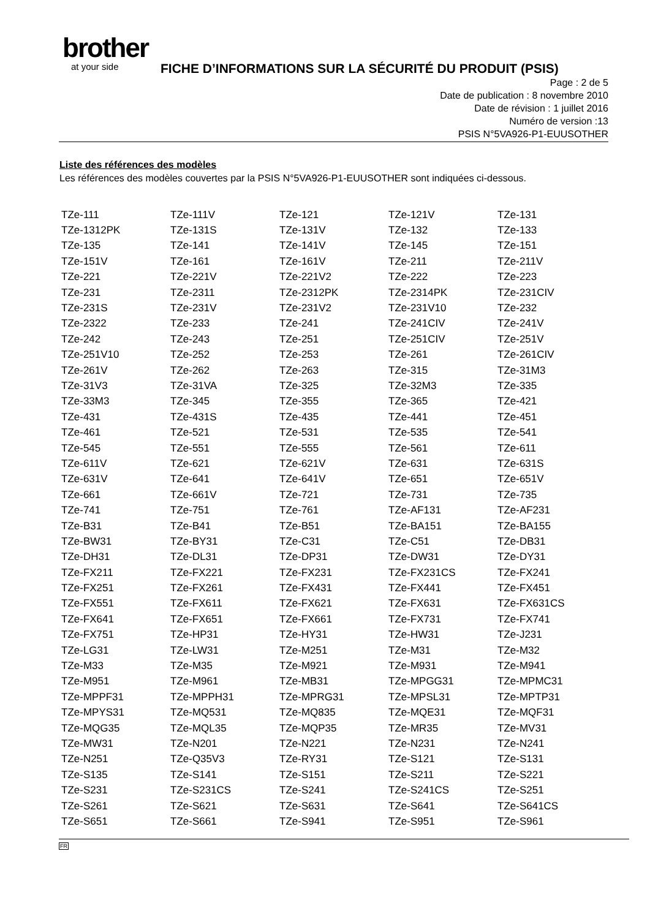brother
at your side
FICHE D’INFORMATIONS SUR LA SÉCURITÉ DU PRODUIT (PSIS)
Page : 2 de 5
Date de publication : 8 novembre 2010
Date de révision : 1 juillet 2016
Numéro de version :13
PSIS N°5VA926-P1-EUUSOTHER
Liste des références des modèles
Les références des modèles couvertes par la PSIS N°5VA926-P1-EUUSOTHER sont indiquées ci-dessous.
| TZe-111 | TZe-111V | TZe-121 | TZe-121V | TZe-131 |
| TZe-1312PK | TZe-131S | TZe-131V | TZe-132 | TZe-133 |
| TZe-135 | TZe-141 | TZe-141V | TZe-145 | TZe-151 |
| TZe-151V | TZe-161 | TZe-161V | TZe-211 | TZe-211V |
| TZe-221 | TZe-221V | TZe-221V2 | TZe-222 | TZe-223 |
| TZe-231 | TZe-2311 | TZe-2312PK | TZe-2314PK | TZe-231CIV |
| TZe-231S | TZe-231V | TZe-231V2 | TZe-231V10 | TZe-232 |
| TZe-2322 | TZe-233 | TZe-241 | TZe-241CIV | TZe-241V |
| TZe-242 | TZe-243 | TZe-251 | TZe-251CIV | TZe-251V |
| TZe-251V10 | TZe-252 | TZe-253 | TZe-261 | TZe-261CIV |
| TZe-261V | TZe-262 | TZe-263 | TZe-315 | TZe-31M3 |
| TZe-31V3 | TZe-31VA | TZe-325 | TZe-32M3 | TZe-335 |
| TZe-33M3 | TZe-345 | TZe-355 | TZe-365 | TZe-421 |
| TZe-431 | TZe-431S | TZe-435 | TZe-441 | TZe-451 |
| TZe-461 | TZe-521 | TZe-531 | TZe-535 | TZe-541 |
| TZe-545 | TZe-551 | TZe-555 | TZe-561 | TZe-611 |
| TZe-611V | TZe-621 | TZe-621V | TZe-631 | TZe-631S |
| TZe-631V | TZe-641 | TZe-641V | TZe-651 | TZe-651V |
| TZe-661 | TZe-661V | TZe-721 | TZe-731 | TZe-735 |
| TZe-741 | TZe-751 | TZe-761 | TZe-AF131 | TZe-AF231 |
| TZe-B31 | TZe-B41 | TZe-B51 | TZe-BA151 | TZe-BA155 |
| TZe-BW31 | TZe-BY31 | TZe-C31 | TZe-C51 | TZe-DB31 |
| TZe-DH31 | TZe-DL31 | TZe-DP31 | TZe-DW31 | TZe-DY31 |
| TZe-FX211 | TZe-FX221 | TZe-FX231 | TZe-FX231CS | TZe-FX241 |
| TZe-FX251 | TZe-FX261 | TZe-FX431 | TZe-FX441 | TZe-FX451 |
| TZe-FX551 | TZe-FX611 | TZe-FX621 | TZe-FX631 | TZe-FX631CS |
| TZe-FX641 | TZe-FX651 | TZe-FX661 | TZe-FX731 | TZe-FX741 |
| TZe-FX751 | TZe-HP31 | TZe-HY31 | TZe-HW31 | TZe-J231 |
| TZe-LG31 | TZe-LW31 | TZe-M251 | TZe-M31 | TZe-M32 |
| TZe-M33 | TZe-M35 | TZe-M921 | TZe-M931 | TZe-M941 |
| TZe-M951 | TZe-M961 | TZe-MB31 | TZe-MPGG31 | TZe-MPMC31 |
| TZe-MPPF31 | TZe-MPPH31 | TZe-MPRG31 | TZe-MPSL31 | TZe-MPTP31 |
| TZe-MPYS31 | TZe-MQ531 | TZe-MQ835 | TZe-MQE31 | TZe-MQF31 |
| TZe-MQG35 | TZe-MQL35 | TZe-MQP35 | TZe-MR35 | TZe-MV31 |
| TZe-MW31 | TZe-N201 | TZe-N221 | TZe-N231 | TZe-N241 |
| TZe-N251 | TZe-Q35V3 | TZe-RY31 | TZe-S121 | TZe-S131 |
| TZe-S135 | TZe-S141 | TZe-S151 | TZe-S211 | TZe-S221 |
| TZe-S231 | TZe-S231CS | TZe-S241 | TZe-S241CS | TZe-S251 |
| TZe-S261 | TZe-S621 | TZe-S631 | TZe-S641 | TZe-S641CS |
| TZe-S651 | TZe-S661 | TZe-S941 | TZe-S951 | TZe-S961 |
FR